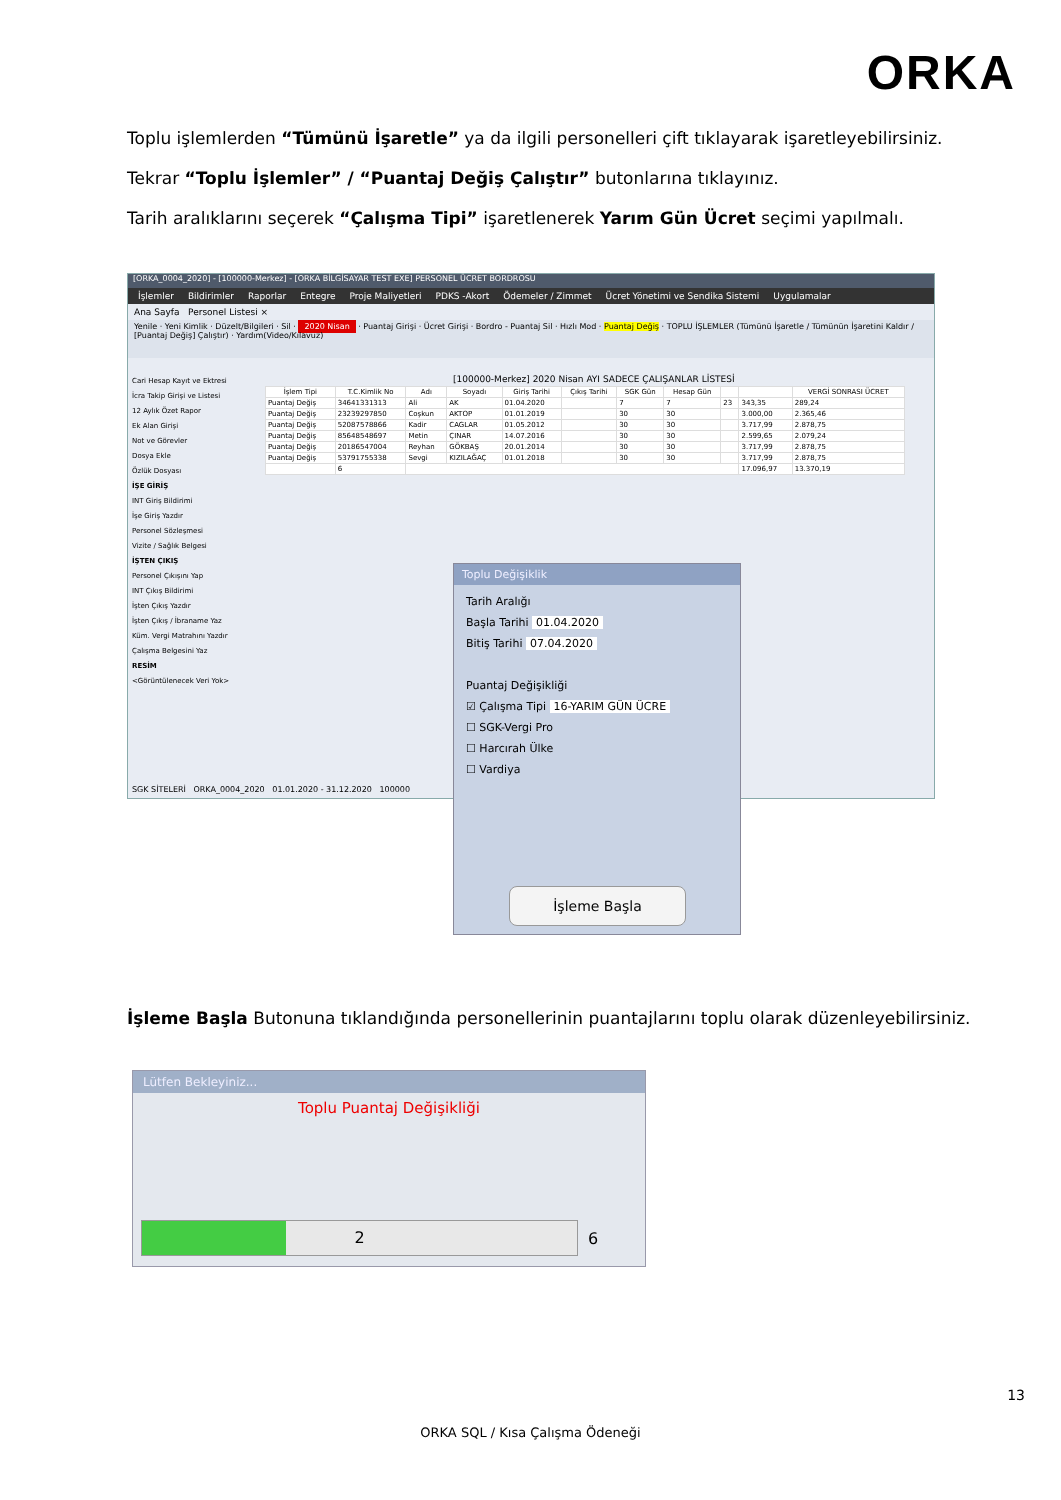ORKA
Toplu işlemlerden “Tümünü İşaretle” ya da ilgili personelleri çift tıklayarak işaretleyebilirsiniz.
Tekrar “Toplu İşlemler” / “Puantaj Değiş Çalıştır” butonlarına tıklayınız.
Tarih aralıklarını seçerek “Çalışma Tipi” işaretlenerek Yarım Gün Ücret seçimi yapılmalı.
[ORKA_0004_2020] - [100000-Merkez] - [ORKA BİLGİSAYAR TEST EXE] PERSONEL ÜCRET BORDROSU
İşlemler Bildirimler Raporlar Entegre Proje Maliyetleri PDKS -Akort Ödemeler / Zimmet Ücret Yönetimi ve Sendika Sistemi Uygulamalar
Ana Sayfa Personel Listesi ×
Yenile · Yeni Kimlik · Düzelt/Bilgileri · Sil · 2020 Nisan · Puantaj Girişi · Ücret Girişi · Bordro - Puantaj Sil · Hızlı Mod · Puantaj Değiş · TOPLU İŞLEMLER (Tümünü İşaretle / Tümünün İşaretini Kaldır / [Puantaj Değiş] Çalıştır) · Yardım(Video/Kılavuz)
Cari Hesap Kayıt ve Ektresi
İcra Takip Girişi ve Listesi
12 Aylık Özet Rapor
Ek Alan Girişi
Not ve Görevler
Dosya Ekle
Özlük Dosyası
İŞE GİRİŞ
INT Giriş Bildirimi
İşe Giriş Yazdır
Personel Sözleşmesi
Vizite / Sağlık Belgesi
İŞTEN ÇIKIŞ
Personel Çıkışını Yap
INT Çıkış Bildirimi
İşten Çıkış Yazdır
İşten Çıkış / İbraname Yaz
Küm. Vergi Matrahını Yazdır
Çalışma Belgesini Yaz
RESİM
<Görüntülenecek Veri Yok>
[100000-Merkez] 2020 Nisan AYI SADECE ÇALIŞANLAR LİSTESİ
| İşlem Tipi | T.C.Kimlik No | Adı | Soyadı | Giriş Tarihi | Çıkış Tarihi | SGK Gün | Hesap Gün | | | VERGİ SONRASI ÜCRET |
| --- | --- | --- | --- | --- | --- | --- | --- | --- | --- | --- |
| Puantaj Değiş | 34641331313 | Ali | AK | 01.04.2020 | | 7 | 7 | 23 | 343,35 | 289,24 |
| Puantaj Değiş | 23239297850 | Coşkun | AKTOP | 01.01.2019 | | 30 | 30 | | 3.000,00 | 2.365,46 |
| Puantaj Değiş | 52087578866 | Kadir | CAGLAR | 01.05.2012 | | 30 | 30 | | 3.717,99 | 2.878,75 |
| Puantaj Değiş | 85648548697 | Metin | ÇINAR | 14.07.2016 | | 30 | 30 | | 2.599,65 | 2.079,24 |
| Puantaj Değiş | 20186547004 | Reyhan | GÖKBAŞ | 20.01.2014 | | 30 | 30 | | 3.717,99 | 2.878,75 |
| Puantaj Değiş | 53791755338 | Sevgi | KIZILAĞAÇ | 01.01.2018 | | 30 | 30 | | 3.717,99 | 2.878,75 |
| | 6 | | | | | | | | 17.096,97 | 13.370,19 |
SGK SİTELERİ ORKA_0004_2020 01.01.2020 - 31.12.2020 100000
Toplu Değişiklik
Tarih Aralığı
Başla Tarihi 01.04.2020
Bitiş Tarihi 07.04.2020
Puantaj Değişikliği
☑ Çalışma Tipi 16-YARIM GÜN ÜCRE
☐ SGK-Vergi Pro
☐ Harcırah Ülke
☐ Vardiya
İşleme Başla
İşleme Başla Butonuna tıklandığında personellerinin puantajlarını toplu olarak düzenleyebilirsiniz.
Lütfen Bekleyiniz...
Toplu Puantaj Değişikliği
2
6
13
ORKA SQL / Kısa Çalışma Ödeneği